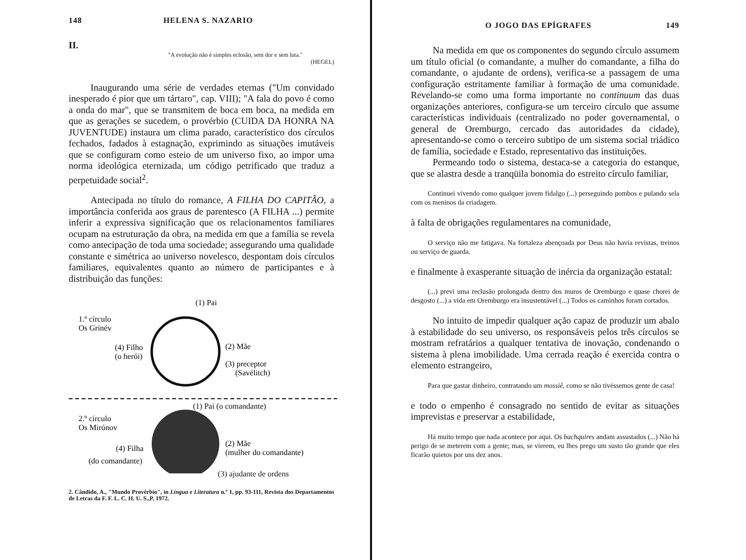148 HELENA S. NAZARIO
II.
"A evolução não é simples eclosão, sem dor e sem luta."
(HEGEL)
Inaugurando uma série de verdades eternas ("Um convidado inesperado é pior que um tártaro", cap. VIII); "A fala do povo é como a onda do mar", que se transmitem de boca em boca, na medida em que as gerações se sucedem, o provérbio (CUIDA DA HONRA NA JUVENTUDE) instaura um clima parado, característico dos círculos fechados, fadados à estagnação, exprimindo as situações imutáveis que se configuram como esteio de um universo fixo, ao impor uma norma ideológica eternizada, um código petrificado que traduz a perpetuidade social<sup>2</sup>.
Antecipada no título do romance, A FILHA DO CAPITÃO, a importância conferida aos graus de parentesco (A FILHA ...) permite inferir a expressiva significação que os relacionamentos familiares ocupam na estruturação da obra, na medida em que a família se revela como antecipação de toda uma sociedade; assegurando uma qualidade constante e simétrica ao universo novelesco, despontam dois círculos familiares, equivalentes quanto ao número de participantes e à distribuição das funções:
(1) Pai
1.º círculo
Os Grinév
(4) Filho
(o herói)
(2) Mãe
(3) preceptor
(Savélitch)
(1) Pai (o comandante)
2.º círculo
Os Mirónov
(4) Filha
(do comandante)
(2) Mãe
(mulher do comandante)
(3) ajudante de ordens
2. Cândido, A., "Mundo Provérbio", in Língua e Literatura n.º 1, pp. 93-111, Revista dos Departamentos de Letras da F. F. L. C. H. U. S.,P, 1972.
O JOGO DAS EPÍGRAFES 149
Na medida em que os componentes do segundo círculo assumem um título oficial (o comandante, a mulher do comandante, a filha do comandante, o ajudante de ordens), verifica-se a passagem de uma configuração estritamente familiar à formação de uma comunidade. Revelando-se como uma forma importante no continuum das duas organizações anteriores, configura-se um terceiro círculo que assume características individuais (centralizado no poder governamental, o general de Oremburgo, cercado das autoridades da cidade), apresentando-se como o terceiro subtipo de um sistema social triádico de família, sociedade e Estado, representativo das instituições.
Permeando todo o sistema, destaca-se a categoria do estanque, que se alastra desde a tranqüila bonomia do estreito círculo familiar,
Continuei vivendo como qualquer jovem fidalgo (...) perseguindo pombos e pulando sela com os meninos da criadagem.
à falta de obrigações regulamentares na comunidade,
O serviço não me fatigava. Na fortaleza abençoada por Deus não havia revistas, treinos ou serviço de guarda.
e finalmente à exasperante situação de inércia da organização estatal:
(...) previ uma reclusão prolongada dentro dos muros de Oremburgo e quase chorei de desgosto (...) a vida em Oremburgo era insustentável (...) Todos os caminhos foram cortados.
No intuito de impedir qualquer ação capaz de produzir um abalo à estabilidade do seu universo, os responsáveis pelos três círculos se mostram refratários a qualquer tentativa de inovação, condenando o sistema à plena imobilidade. Uma cerrada reação é exercida contra o elemento estrangeiro,
Para que gastar dinheiro, contratando um mossiê, como se não tivéssemos gente de casa!
e todo o empenho é consagrado no sentido de evitar as situações imprevistas e preservar a estabilidade,
Há muito tempo que nada acontece por aqui. Os bachquires andam assustados (...) Não há perigo de se meterem com a gente; mas, se vierem, eu lhes prego um susto tão grande que eles ficarão quietos por uns dez anos.